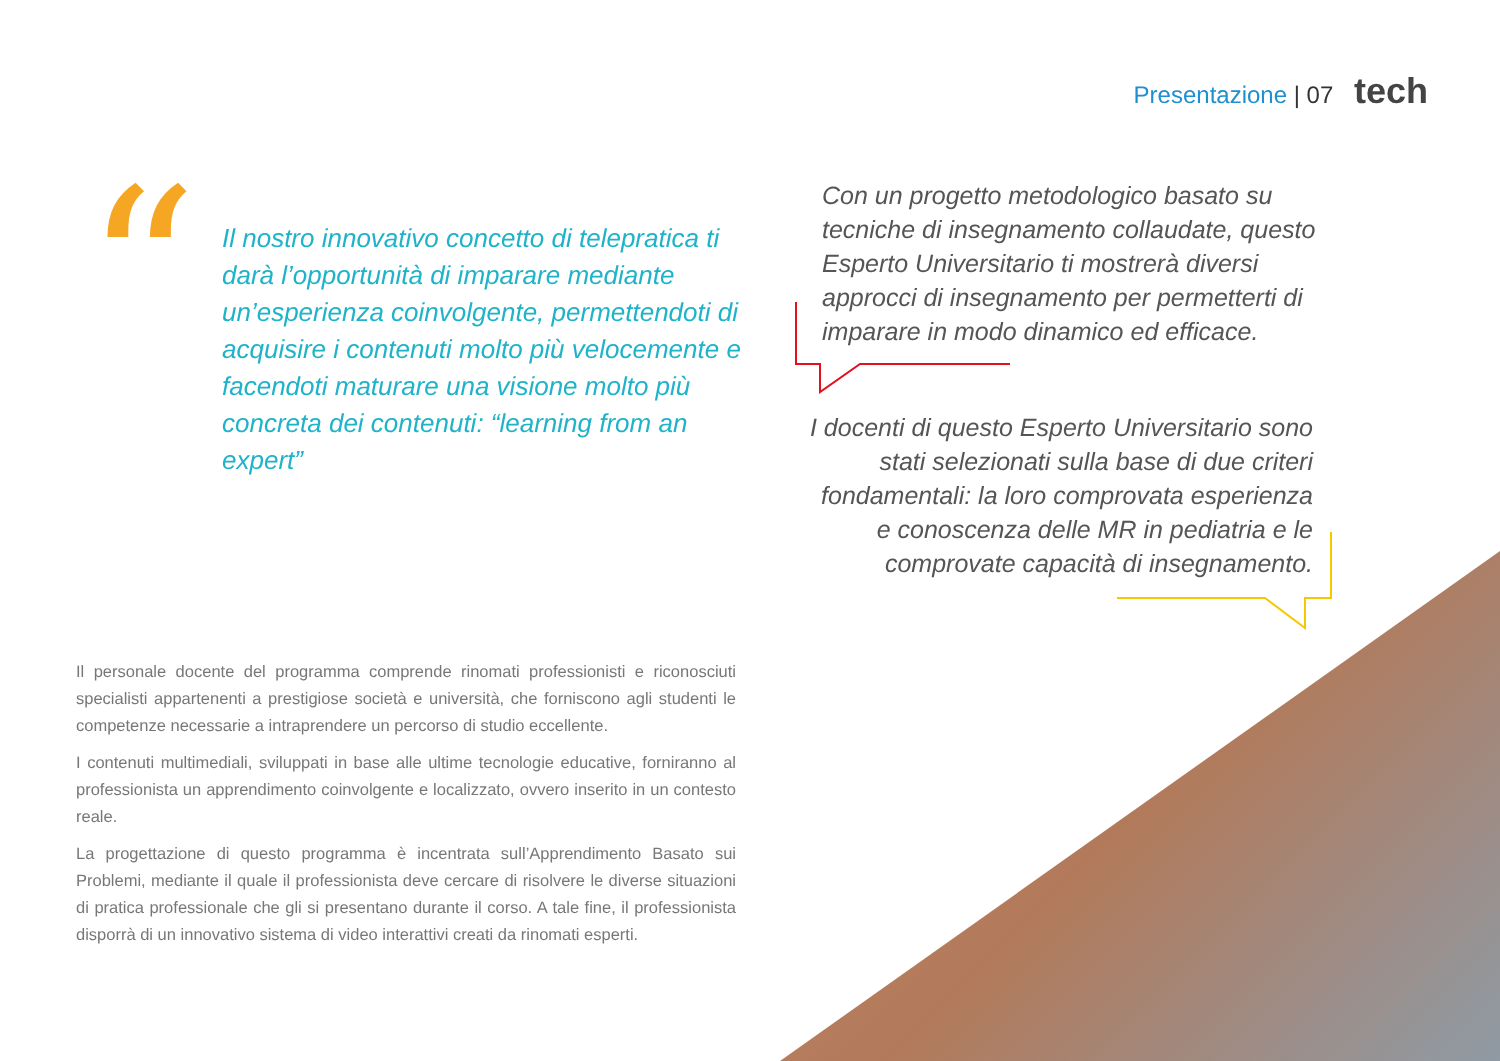Presentazione | 07 tech
“
Il nostro innovativo concetto di telepratica ti darà l’opportunità di imparare mediante un’esperienza coinvolgente, permettendoti di acquisire i contenuti molto più velocemente e facendoti maturare una visione molto più concreta dei contenuti: “learning from an expert”
Con un progetto metodologico basato su tecniche di insegnamento collaudate, questo Esperto Universitario ti mostrerà diversi approcci di insegnamento per permetterti di imparare in modo dinamico ed efficace.
I docenti di questo Esperto Universitario sono stati selezionati sulla base di due criteri fondamentali: la loro comprovata esperienza e conoscenza delle MR in pediatria e le comprovate capacità di insegnamento.
Il personale docente del programma comprende rinomati professionisti e riconosciuti specialisti appartenenti a prestigiose società e università, che forniscono agli studenti le competenze necessarie a intraprendere un percorso di studio eccellente.
I contenuti multimediali, sviluppati in base alle ultime tecnologie educative, forniranno al professionista un apprendimento coinvolgente e localizzato, ovvero inserito in un contesto reale.
La progettazione di questo programma è incentrata sull’Apprendimento Basato sui Problemi, mediante il quale il professionista deve cercare di risolvere le diverse situazioni di pratica professionale che gli si presentano durante il corso. A tale fine, il professionista disporrà di un innovativo sistema di video interattivi creati da rinomati esperti.